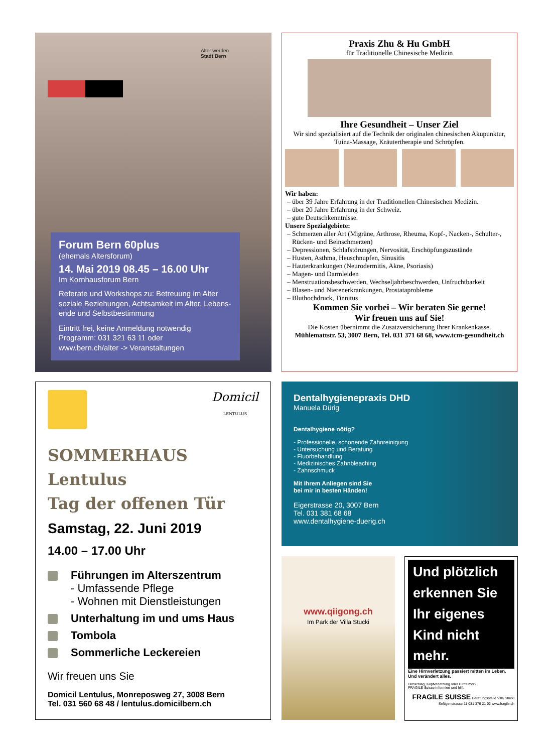Älter werden
Stadt Bern
Forum Bern 60plus
(ehemals Altersforum)
14. Mai 2019 08.45 – 16.00 Uhr
Im Kornhausforum Bern
Referate und Workshops zu: Betreuung im Alter soziale Beziehungen, Achtsamkeit im Alter, Lebens-ende und Selbstbestimmung
Eintritt frei, keine Anmeldung notwendig
Programm: 031 321 63 11 oder
www.bern.ch/alter -> Veranstaltungen
Praxis Zhu & Hu GmbH
für Traditionelle Chinesische Medizin
Ihre Gesundheit – Unser Ziel
Wir sind spezialisiert auf die Technik der originalen chinesischen Akupunktur, Tuina-Massage, Kräutertherapie und Schröpfen.
Wir haben:
über 39 Jahre Erfahrung in der Traditionellen Chinesischen Medizin.
über 20 Jahre Erfahrung in der Schweiz.
gute Deutschkenntnisse.
Unsere Spezialgebiete:
Schmerzen aller Art (Migräne, Arthrose, Rheuma, Kopf-, Nacken-, Schulter-, Rücken- und Beinschmerzen)
Depressionen, Schlafstörungen, Nervosität, Erschöpfungszustände
Husten, Asthma, Heuschnupfen, Sinusitis
Hauterkrankungen (Neurodermitis, Akne, Psoriasis)
Magen- und Darmleiden
Menstruationsbeschwerden, Wechseljahrbeschwerden, Unfruchtbarkeit
Blasen- und Nierenerkrankungen, Prostataprobleme
Bluthochdruck, Tinnitus
Kommen Sie vorbei – Wir beraten Sie gerne!
Wir freuen uns auf Sie!
Die Kosten übernimmt die Zusatzversicherung Ihrer Krankenkasse.
Mühlemattstr. 53, 3007 Bern, Tel. 031 371 68 68, www.tcm-gesundheit.ch
Domicil
LENTULUS
SOMMERHAUS Lentulus
Tag der offenen Tür
Samstag, 22. Juni 2019
14.00 – 17.00 Uhr
Führungen im Alterszentrum
- Umfassende Pflege
- Wohnen mit Dienstleistungen
Unterhaltung im und ums Haus
Tombola
Sommerliche Leckereien
Wir freuen uns Sie
Domicil Lentulus, Monreposweg 27, 3008 Bern
Tel. 031 560 68 48 / lentulus.domicilbern.ch
Dentalhygienepraxis DHD
Manuela Dürig
Dentalhygiene nötig?
- Professionelle, schonende Zahnreinigung
- Untersuchung und Beratung
- Fluorbehandlung
- Medizinisches Zahnbleaching
- Zahnschmuck
Mit Ihrem Anliegen sind Sie
bei mir in besten Händen!
Eigerstrasse 20, 3007 Bern
Tel. 031 381 68 68
www.dentalhygiene-duerig.ch
www.qiigong.ch
Im Park der Villa Stucki
Und plötzlich erkennen Sie Ihr eigenes Kind nicht mehr.
Eine Hirnverletzung passiert mitten im Leben. Und verändert alles.
Hirnschlag, Kopfverletzung oder Hirntumor?
FRAGILE Suisse informiert und hilft.
FRAGILE SUISSE Beratungsstelle Villa Stucki Seftigenstrasse 11 031 376 21 02 www.fragile.ch